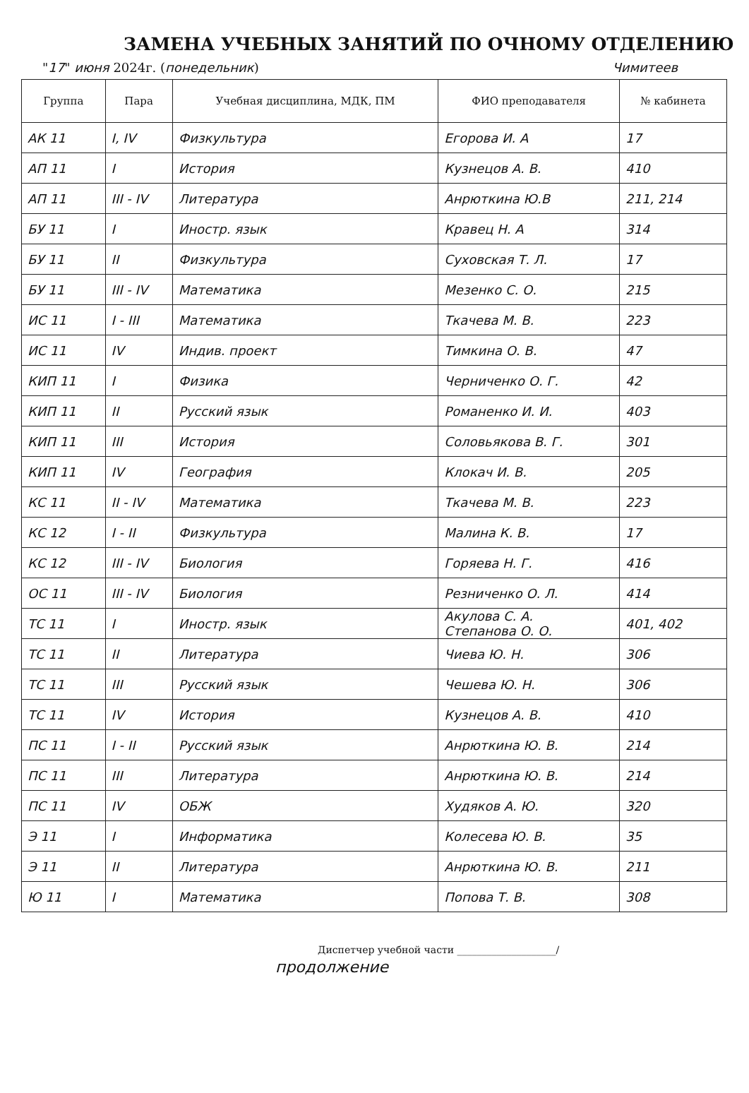ЗАМЕНА УЧЕБНЫХ ЗАНЯТИЙ ПО ОЧНОМУ ОТДЕЛЕНИЮ
"17" июня 2024г. (понедельник) Чимитеев
| Группа | Пара | Учебная дисциплина, МДК, ПМ | ФИО преподавателя | № кабинета |
| --- | --- | --- | --- | --- |
| АК 11 | I, IV | Физкультура | Егорова И. А | 17 |
| АП 11 | I | История | Кузнецов А. В. | 410 |
| АП 11 | III - IV | Литература | Анрюткина Ю.В | 211, 214 |
| БУ 11 | I | Иностр. язык | Кравец Н. А | 314 |
| БУ 11 | II | Физкультура | Суховская Т. Л. | 17 |
| БУ 11 | III - IV | Математика | Мезенко С. О. | 215 |
| ИС 11 | I - III | Математика | Ткачева М. В. | 223 |
| ИС 11 | IV | Индив. проект | Тимкина О. В. | 47 |
| КИП 11 | I | Физика | Черниченко О. Г. | 42 |
| КИП 11 | II | Русский язык | Романенко И. И. | 403 |
| КИП 11 | III | История | Соловьякова В. Г. | 301 |
| КИП 11 | IV | География | Клокач И. В. | 205 |
| КС 11 | II - IV | Математика | Ткачева М. В. | 223 |
| КС 12 | I - II | Физкультура | Малина К. В. | 17 |
| КС 12 | III - IV | Биология | Горяева Н. Г. | 416 |
| ОС 11 | III - IV | Биология | Резниченко О. Л. | 414 |
| ТС 11 | I | Иностр. язык | Акулова С. А. Степанова О. О. | 401, 402 |
| ТС 11 | II | Литература | Чиева Ю. Н. | 306 |
| ТС 11 | III | Русский язык | Чешева Ю. Н. | 306 |
| ТС 11 | IV | История | Кузнецов А. В. | 410 |
| ПС 11 | I - II | Русский язык | Анрюткина Ю. В. | 214 |
| ПС 11 | III | Литература | Анрюткина Ю. В. | 214 |
| ПС 11 | IV | ОБЖ | Худяков А. Ю. | 320 |
| Э 11 | I | Информатика | Колесева Ю. В. | 35 |
| Э 11 | II | Литература | Анрюткина Ю. В. | 211 |
| Ю 11 | I | Математика | Попова Т. В. | 308 |
Диспетчер учебной части ____________________/
продолжение